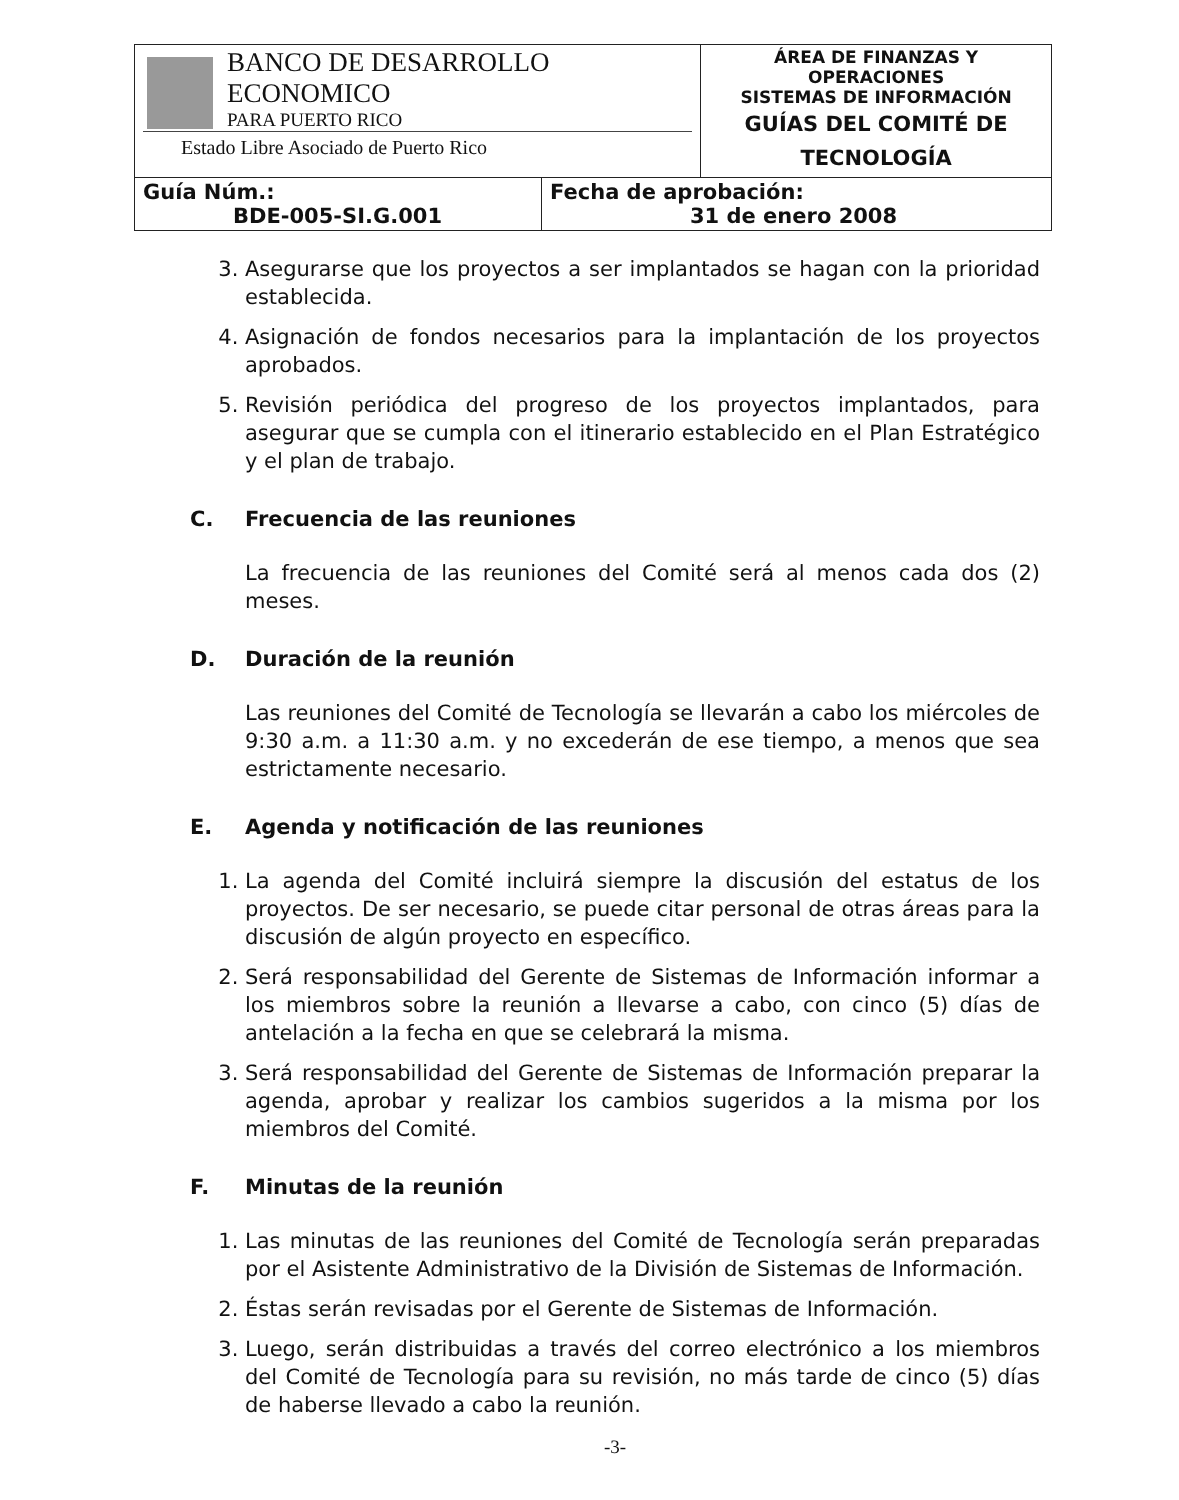| BANCO DE DESARROLLO ECONOMICO PARA PUERTO RICO Estado Libre Asociado de Puerto Rico | | ÁREA DE FINANZAS Y OPERACIONES SISTEMAS DE INFORMACIÓN GUÍAS DEL COMITÉ DE TECNOLOGÍA |
| Guía Núm.: BDE-005-SI.G.001 | Fecha de aprobación: 31 de enero 2008 | |
3. Asegurarse que los proyectos a ser implantados se hagan con la prioridad establecida.
4. Asignación de fondos necesarios para la implantación de los proyectos aprobados.
5. Revisión periódica del progreso de los proyectos implantados, para asegurar que se cumpla con el itinerario establecido en el Plan Estratégico y el plan de trabajo.
C. Frecuencia de las reuniones
La frecuencia de las reuniones del Comité será al menos cada dos (2) meses.
D. Duración de la reunión
Las reuniones del Comité de Tecnología se llevarán a cabo los miércoles de 9:30 a.m. a 11:30 a.m. y no excederán de ese tiempo, a menos que sea estrictamente necesario.
E. Agenda y notificación de las reuniones
1. La agenda del Comité incluirá siempre la discusión del estatus de los proyectos. De ser necesario, se puede citar personal de otras áreas para la discusión de algún proyecto en específico.
2. Será responsabilidad del Gerente de Sistemas de Información informar a los miembros sobre la reunión a llevarse a cabo, con cinco (5) días de antelación a la fecha en que se celebrará la misma.
3. Será responsabilidad del Gerente de Sistemas de Información preparar la agenda, aprobar y realizar los cambios sugeridos a la misma por los miembros del Comité.
F. Minutas de la reunión
1. Las minutas de las reuniones del Comité de Tecnología serán preparadas por el Asistente Administrativo de la División de Sistemas de Información.
2. Éstas serán revisadas por el Gerente de Sistemas de Información.
3. Luego, serán distribuidas a través del correo electrónico a los miembros del Comité de Tecnología para su revisión, no más tarde de cinco (5) días de haberse llevado a cabo la reunión.
-3-